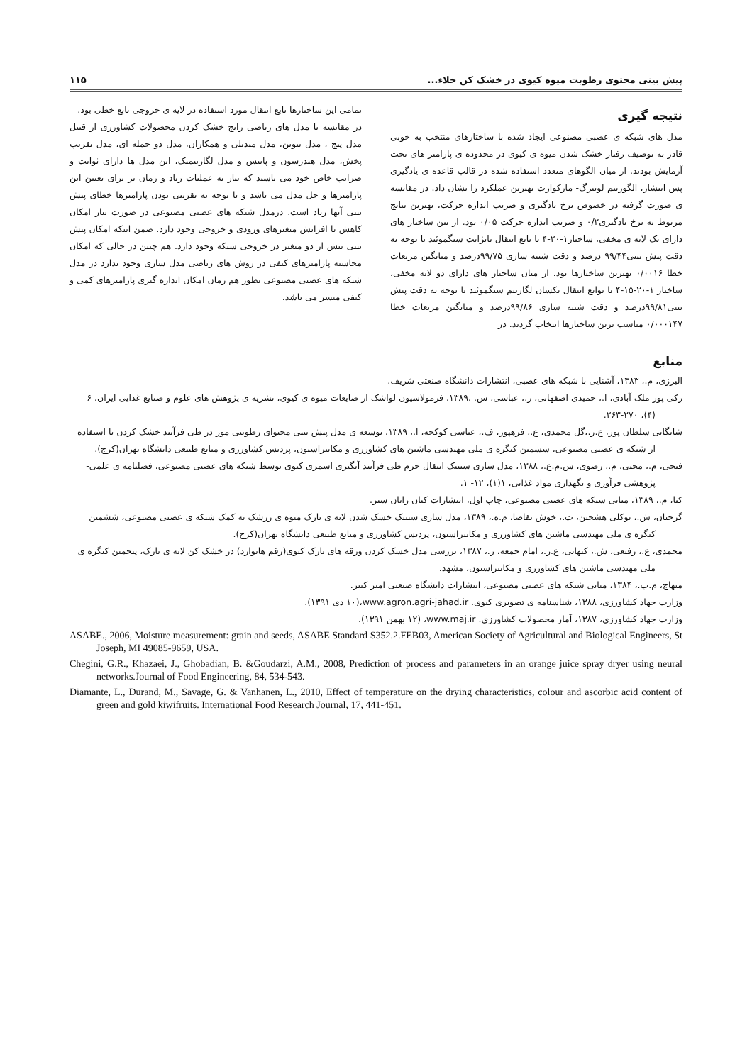پیش بینی محتوی رطوبت میوه کیوی در خشک کن خلاء... ۱۱۵
نتیجه گیری
مدل های شبکه ی عصبی مصنوعی ایجاد شده با ساختارهای منتخب به خوبی قادر به توصیف رفتار خشک شدن میوه ی کیوی در محدوده ی پارامتر های تحت آزمایش بودند. از میان الگوهای متعدد استفاده شده در قالب قاعده ی یادگیری پس انتشار، الگوریتم لونبرگ- مارکوارت بهترین عملکرد را نشان داد. در مقایسه ی صورت گرفته در خصوص نرخ یادگیری و ضریب اندازه حرکت، بهترین نتایج مربوط به نرخ یادگیری۰/۲ و ضریب اندازه حرکت ۰/۰۵ بود. از بین ساختار های دارای یک لایه ی مخفی، ساختار۱-۲۰-۴ با تابع انتقال تانژانت سیگموئید با توجه به دقت پیش بینی۹۹/۴۴ درصد و دقت شبیه سازی ۹۹/۷۵درصد و میانگین مربعات خطا ۰/۰۰۱۶ بهترین ساختارها بود. از میان ساختار های دارای دو لایه مخفی، ساختار ۱-۲۰-۱۵-۴ با توابع انتقال یکسان لگاریتم سیگموئید با توجه به دقت پیش بینی۹۹/۸۱درصد و دقت شبیه سازی ۹۹/۸۶درصد و میانگین مربعات خطا ۰/۰۰۰۱۴۷ مناسب ترین ساختارها انتخاب گردید. در
تمامی این ساختارها تابع انتقال مورد استفاده در لایه ی خروجی تابع خطی بود.
در مقایسه با مدل های ریاضی رایج خشک کردن محصولات کشاورزی از قبیل مدل پیج ، مدل نیوتن، مدل میدیلی و همکاران، مدل دو جمله ای، مدل تقریب پخش، مدل هندرسون و پابیس و مدل لگاریتمیک، این مدل ها دارای ثوابت و ضرایب خاص خود می باشند که نیاز به عملیات زیاد و زمان بر برای تعیین این پارامترها و حل مدل می باشد و با توجه به تقریبی بودن پارامترها خطای پیش بینی آنها زیاد است. درمدل شبکه های عصبی مصنوعی در صورت نیاز امکان کاهش یا افزایش متغیرهای ورودی و خروجی وجود دارد. ضمن اینکه امکان پیش بینی بیش از دو متغیر در خروجی شبکه وجود دارد. هم چنین در حالی که امکان محاسبه پارامترهای کیفی در روش های ریاضی مدل سازی وجود ندارد در مدل شبکه های عصبی مصنوعی بطور هم زمان امکان اندازه گیری پارامترهای کمی و کیفی میسر می باشد.
منابع
البرزی، م.، ۱۳۸۳، آشنایی با شبکه های عصبی، انتشارات دانشگاه صنعتی شریف.
زکی پور ملک آبادی، ا.، حمیدی اصفهانی، ز.، عباسی، س. ،۱۳۸۹، فرمولاسیون لواشک از ضایعات میوه ی کیوی، نشریه ی پژوهش های علوم و صنایع غذایی ایران، ۶ (۴)، ۲۷۰-۲۶۳.
شایگانی سلطان پور، ع.ر.،گل محمدی، ع.، فرهپور، ف.، عباسی کوکجه، ا.، ۱۳۸۹، توسعه ی مدل پیش بینی محتوای رطوبتی موز در طی فرآیند خشک کردن با استفاده از شبکه ی عصبی مصنوعی، ششمین کنگره ی ملی مهندسی ماشین های کشاورزی و مکانیزاسیون، پردیس کشاورزی و منابع طبیعی دانشگاه تهران(کرج).
فتحی، م.، محبی، م.، رضوی، س.م.ع.، ۱۳۸۸، مدل سازی سنتیک انتقال جرم طی فرآیند آبگیری اسمزی کیوی توسط شبکه های عصبی مصنوعی، فصلنامه ی علمی- پژوهشی فرآوری و نگهداری مواد غذایی، ۱(۱)، ۱۲- ۱.
کیا، م.، ۱۳۸۹، مبانی شبکه های عصبی مصنوعی، چاپ اول، انتشارات کیان رایان سبز.
گرجیان، ش.، توکلی هشجین، ت.، خوش تقاضا، م.ه.، ۱۳۸۹، مدل سازی سنتیک خشک شدن لایه ی نازک میوه ی زرشک به کمک شبکه ی عصبی مصنوعی، ششمین کنگره ی ملی مهندسی ماشین های کشاورزی و مکانیزاسیون، پردیس کشاورزی و منابع طبیعی دانشگاه تهران(کرج).
محمدی، ع.، رفیعی، ش.، کیهانی، ع.ر.، امام جمعه، ز.، ۱۳۸۷، بررسی مدل خشک کردن ورقه های نازک کیوی(رقم هایوارد) در خشک کن لایه ی نازک، پنجمین کنگره ی ملی مهندسی ماشین های کشاورزی و مکانیزاسیون، مشهد.
منهاج، م.ب.، ۱۳۸۴، مبانی شبکه های عصبی مصنوعی، انتشارات دانشگاه صنعتی امیر کبیر.
وزارت جهاد کشاورزی، ۱۳۸۸، شناسنامه ی تصویری کیوی. www.agron.agri-jahad.ir،(۱۰ دی ۱۳۹۱).
وزارت جهاد کشاورزی، ۱۳۸۷، آمار محصولات کشاورزی. www.maj.ir، (۱۲ بهمن ۱۳۹۱).
ASABE., 2006, Moisture measurement: grain and seeds, ASABE Standard S352.2.FEB03, American Society of Agricultural and Biological Engineers, St Joseph, MI 49085-9659, USA.
Chegini, G.R., Khazaei, J., Ghobadian, B. &Goudarzi, A.M., 2008, Prediction of process and parameters in an orange juice spray dryer using neural networks.Journal of Food Engineering, 84, 534-543.
Diamante, L., Durand, M., Savage, G. & Vanhanen, L., 2010, Effect of temperature on the drying characteristics, colour and ascorbic acid content of green and gold kiwifruits. International Food Research Journal, 17, 441-451.